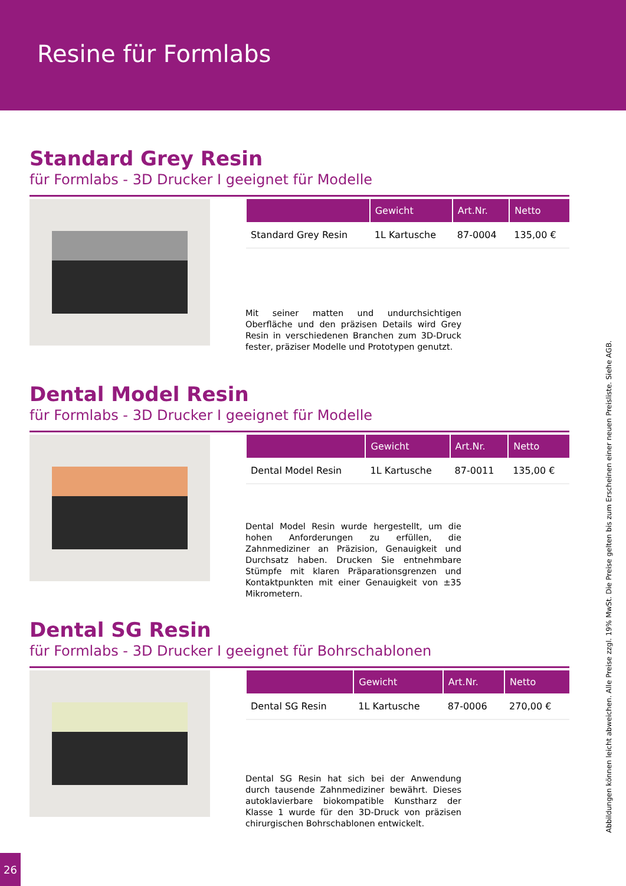Resine für Formlabs
Standard Grey Resin
für Formlabs - 3D Drucker I geeignet für Modelle
| | Gewicht | Art.Nr. | Netto |
| --- | --- | --- | --- |
| Standard Grey Resin | 1L Kartusche | 87-0004 | 135,00 € |
Mit seiner matten und undurchsichtigen Oberfläche und den präzisen Details wird Grey Resin in verschiedenen Branchen zum 3D-Druck fester, präziser Modelle und Prototypen genutzt.
Dental Model Resin
für Formlabs - 3D Drucker I geeignet für Modelle
| | Gewicht | Art.Nr. | Netto |
| --- | --- | --- | --- |
| Dental Model Resin | 1L Kartusche | 87-0011 | 135,00 € |
Dental Model Resin wurde hergestellt, um die hohen Anforderungen zu erfüllen, die Zahnmediziner an Präzision, Genauigkeit und Durchsatz haben. Drucken Sie entnehmbare Stümpfe mit klaren Präparationsgrenzen und Kontaktpunkten mit einer Genauigkeit von ±35 Mikrometern.
Dental SG Resin
für Formlabs - 3D Drucker I geeignet für Bohrschablonen
| | Gewicht | Art.Nr. | Netto |
| --- | --- | --- | --- |
| Dental SG Resin | 1L Kartusche | 87-0006 | 270,00 € |
Dental SG Resin hat sich bei der Anwendung durch tausende Zahnmediziner bewährt. Dieses autoklavierbare biokompatible Kunstharz der Klasse 1 wurde für den 3D-Druck von präzisen chirurgischen Bohrschablonen entwickelt.
Abbildungen können leicht abweichen. Alle Preise zzgl. 19% MwSt. Die Preise gelten bis zum Erscheinen einer neuen Preisliste. Siehe AGB.
26